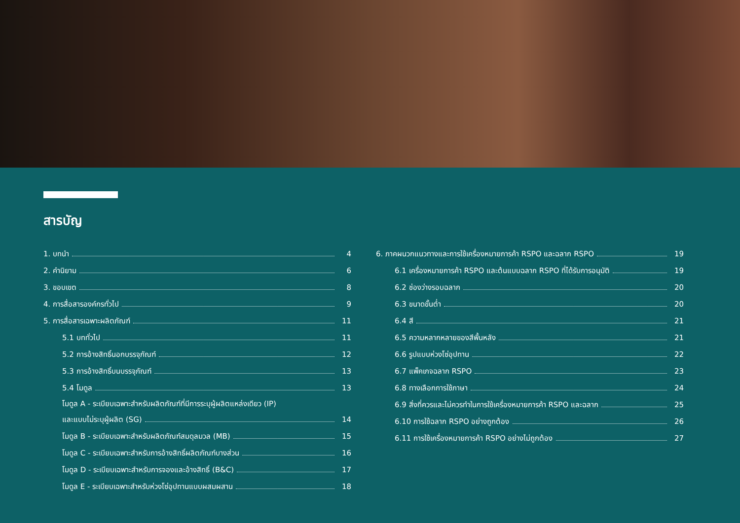สารบัญ
1. บทนำ 4
2. คำนิยาม 6
3. ขอบเขต 8
4. การสื่อสารองค์กรทั่วไป 9
5. การสื่อสารเฉพาะผลิตภัณฑ์ 11
5.1 บททั่วไป 11
5.2 การอ้างสิทธิ์นอกบรรจุภัณฑ์ 12
5.3 การอ้างสิทธิ์บนบรรจุภัณฑ์ 13
5.4 โมดูล 13
โมดูล A - ระเบียบเฉพาะสำหรับผลิตภัณฑ์ที่มีการระบุผู้ผลิตแหล่งเดียว (IP)
และแบบไม่ระบุผู้ผลิต (SG) 14
โมดูล B - ระเบียบเฉพาะสำหรับผลิตภัณฑ์สมดุลมวล (MB) 15
โมดูล C - ระเบียบเฉพาะสำหรับการอ้างสิทธิ์ผลิตภัณฑ์บางส่วน 16
โมดูล D - ระเบียบเฉพาะสำหรับการจองและอ้างสิทธิ์ (B&C) 17
โมดูล E - ระเบียบเฉพาะสำหรับห่วงโซ่อุปทานแบบผสมผสาน 18
6. ภาคผนวกแนวทางและการใช้เครื่องหมายการค้า RSPO และฉลาก RSPO 19
6.1 เครื่องหมายการค้า RSPO และต้นแบบฉลาก RSPO ที่ได้รับการอนุมัติ 19
6.2 ช่องว่างรอบฉลาก 20
6.3 ขนาดขั้นต่ำ 20
6.4 สี 21
6.5 ความหลากหลายของสีพื้นหลัง 21
6.6 รูปแบบห่วงโซ่อุปทาน 22
6.7 แพ็คเกจฉลาก RSPO 23
6.8 ทางเลือกการใช้ภาษา 24
6.9 สิ่งที่ควรและไม่ควรทำในการใช้เครื่องหมายการค้า RSPO และฉลาก 25
6.10 การใช้ฉลาก RSPO อย่างถูกต้อง 26
6.11 การใช้เครื่องหมายการค้า RSPO อย่างไม่ถูกต้อง 27